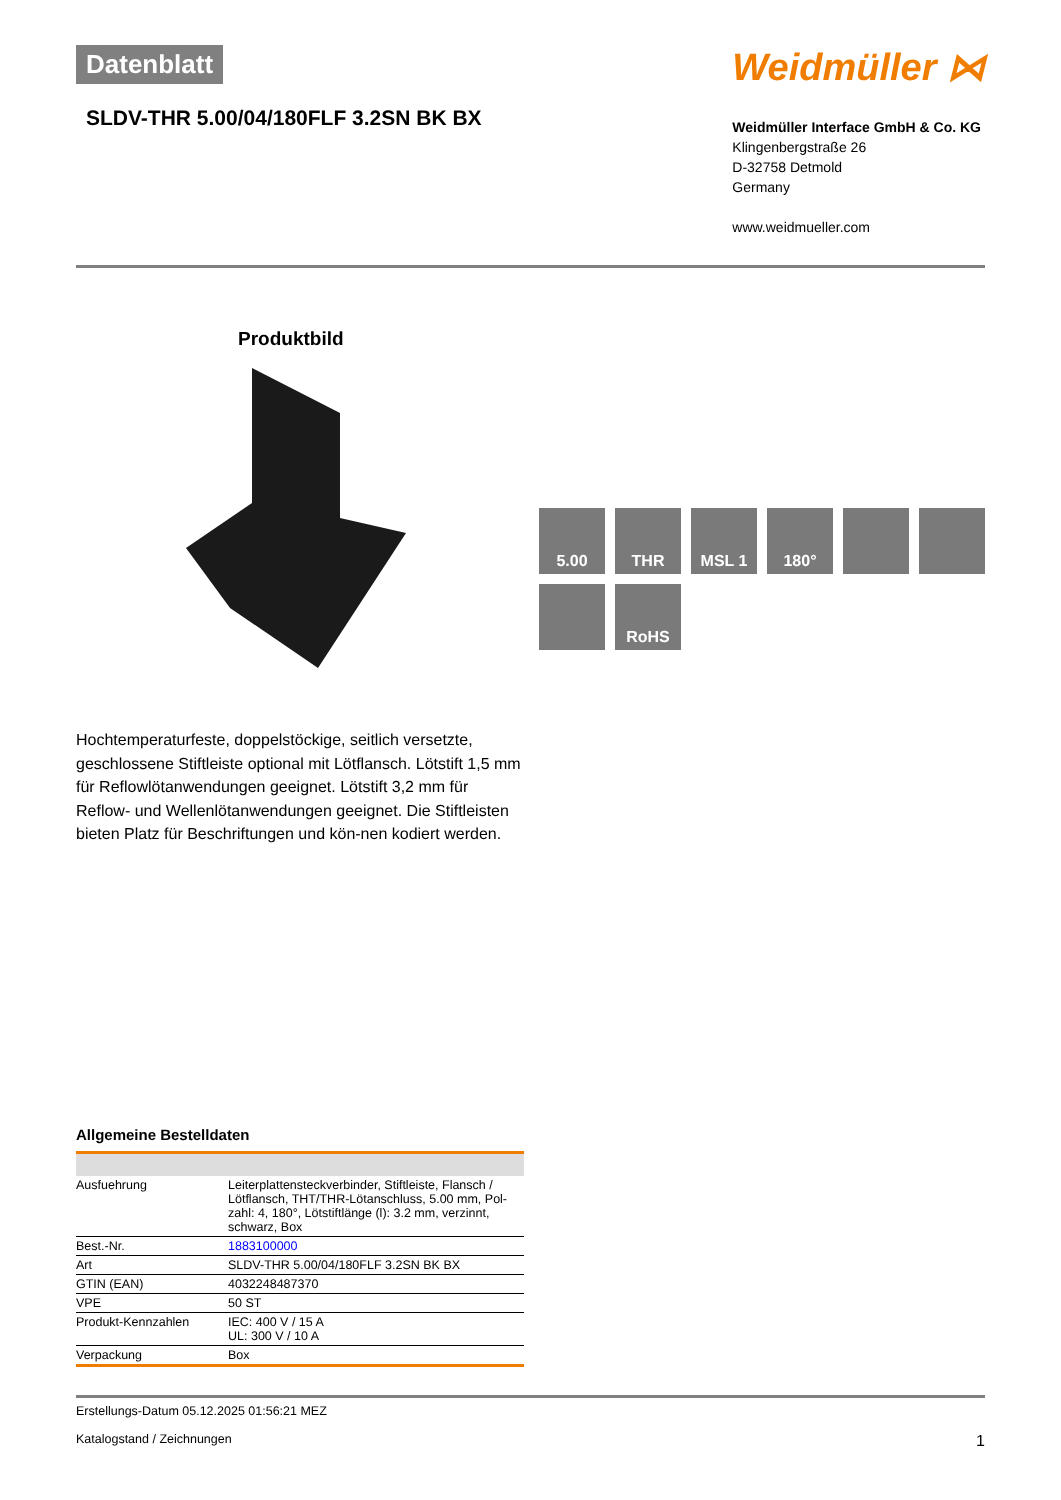Datenblatt
SLDV-THR 5.00/04/180FLF 3.2SN BK BX
Weidmüller ⋈
Weidmüller Interface GmbH & Co. KG
Klingenbergstraße 26
D-32758 Detmold
Germany
www.weidmueller.com
Produktbild
5.00
THR
MSL 1
180°
RoHS
Hochtemperaturfeste, doppelstöckige, seitlich versetzte, geschlossene Stiftleiste optional mit Lötflansch. Lötstift 1,5 mm für Reflowlötanwendungen geeignet. Lötstift 3,2 mm für Reflow- und Wellenlötanwendungen geeignet. Die Stiftleisten bieten Platz für Beschriftungen und kön-nen kodiert werden.
Allgemeine Bestelldaten
| Ausfuehrung | Leiterplattensteckverbinder, Stiftleiste, Flansch / Lötflansch, THT/THR-Lötanschluss, 5.00 mm, Pol-zahl: 4, 180°, Lötstiftlänge (l): 3.2 mm, verzinnt, schwarz, Box |
| Best.-Nr. | 1883100000 |
| Art | SLDV-THR 5.00/04/180FLF 3.2SN BK BX |
| GTIN (EAN) | 4032248487370 |
| VPE | 50 ST |
| Produkt-Kennzahlen | IEC: 400 V / 15 A UL: 300 V / 10 A |
| Verpackung | Box |
Erstellungs-Datum 05.12.2025 01:56:21 MEZ
Katalogstand / Zeichnungen 1